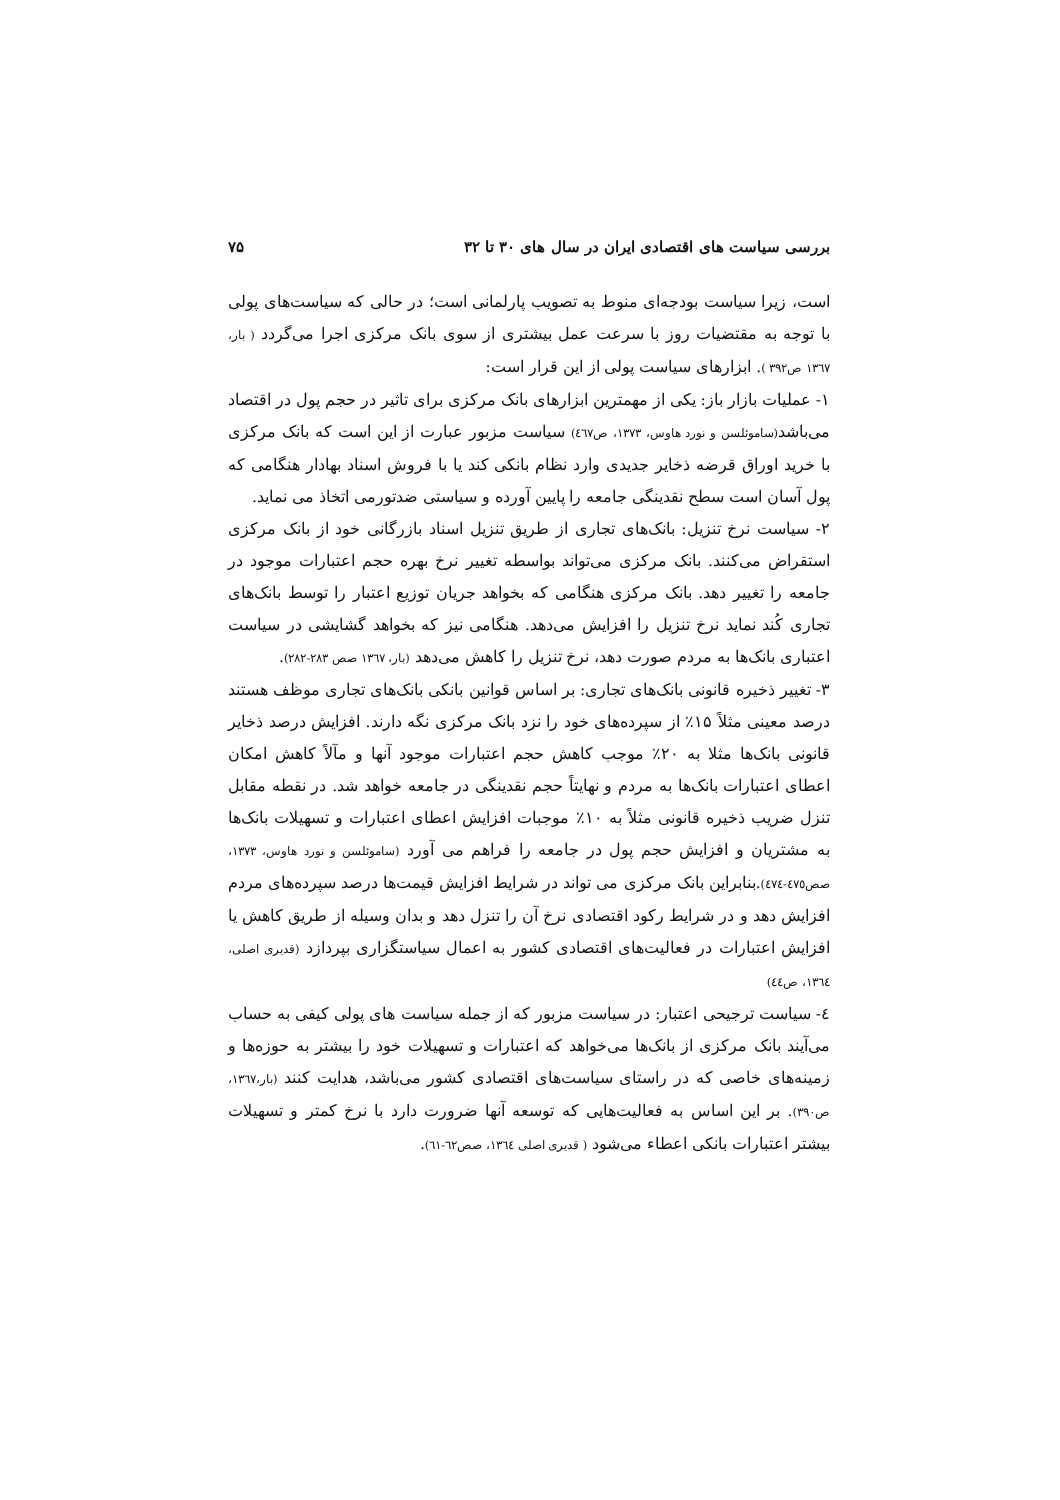بررسی سیاست های اقتصادی ایران در سال های ۳۰ تا ۳۲ ۷۵
است، زیرا سیاست بودجه‌ای منوط به تصویب پارلمانی است؛ در حالی که سیاست‌های پولی با توجه به مقتضیات روز با سرعت عمل بیشتری از سوی بانک مرکزی اجرا می‌گردد ( بار، ۱۳٦٧ ص۳۹۲ ). ابزارهای سیاست پولی از این قرار است:
۱- عملیات بازار باز: یکی از مهمترین ابزارهای بانک مرکزی برای تاثیر در حجم پول در اقتصاد می‌باشد(ساموئلسن و نورد هاوس، ۱۳۷۳، ص٤٦٧) سیاست مزبور عبارت از این است که بانک مرکزی با خرید اوراق قرضه ذخایر جدیدی وارد نظام بانکی کند یا با فروش اسناد بهادار هنگامی که پول آسان است سطح نقدینگی جامعه را پایین آورده و سیاستی ضدتورمی اتخاذ می نماید.
۲- سیاست نرخ تنزیل: بانک‌های تجاری از طریق تنزیل اسناد بازرگانی خود از بانک مرکزی استقراض می‌کنند. بانک مرکزی می‌تواند بواسطه تغییر نرخ بهره حجم اعتبارات موجود در جامعه را تغییر دهد. بانک مرکزی هنگامی که بخواهد جریان توزیع اعتبار را توسط بانک‌های تجاری کُند نماید نرخ تنزیل را افزایش می‌دهد. هنگامی نیز که بخواهد گشایشی در سیاست اعتباری بانک‌ها به مردم صورت دهد، نرخ تنزیل را کاهش می‌دهد (بار، ۱۳٦٧ صص ۲۸۳-۲۸۲).
۳- تغییر ذخیره قانونی بانک‌های تجاری: بر اساس قوانین بانکی بانک‌های تجاری موظف هستند درصد معینی مثلاً ۱۵٪ از سپرده‌های خود را نزد بانک مرکزی نگه دارند. افزایش درصد ذخایر قانونی بانک‌ها مثلا به ۲۰٪ موجب کاهش حجم اعتبارات موجود آنها و مآلاً کاهش امکان اعطای اعتبارات بانک‌ها به مردم و نهایتاً حجم نقدینگی در جامعه خواهد شد. در نقطه مقابل تنزل ضریب ذخیره قانونی مثلاً به ۱۰٪ موجبات افزایش اعطای اعتبارات و تسهیلات بانک‌ها به مشتریان و افزایش حجم پول در جامعه را فراهم می آورد (ساموئلسن و نورد هاوس، ۱۳۷۳، صص٤٧٥-٤٧٤).بنابراین بانک مرکزی می تواند در شرایط افزایش قیمت‌ها درصد سپرده‌های مردم افزایش دهد و در شرایط رکود اقتصادی نرخ آن را تنزل دهد و بدان وسیله از طریق کاهش یا افزایش اعتبارات در فعالیت‌های اقتصادی کشور به اعمال سیاستگزاری بپردازد (قدیری اصلی، ۱۳٦٤، ص٤٤)
٤- سیاست ترجیحی اعتبار: در سیاست مزبور که از جمله سیاست های پولی کیفی به حساب می‌آیند بانک مرکزی از بانک‌ها می‌خواهد که اعتبارات و تسهیلات خود را بیشتر به حوزه‌ها و زمینه‌های خاصی که در راستای سیاست‌های اقتصادی کشور می‌باشد، هدایت کنند (بار،۱۳٦٧، ص۳۹۰). بر این اساس به فعالیت‌هایی که توسعه آنها ضرورت دارد با نرخ کمتر و تسهیلات بیشتر اعتبارات بانکی اعطاء می‌شود ( قدیری اصلی ۱۳٦٤، صص٦۲-٦۱).